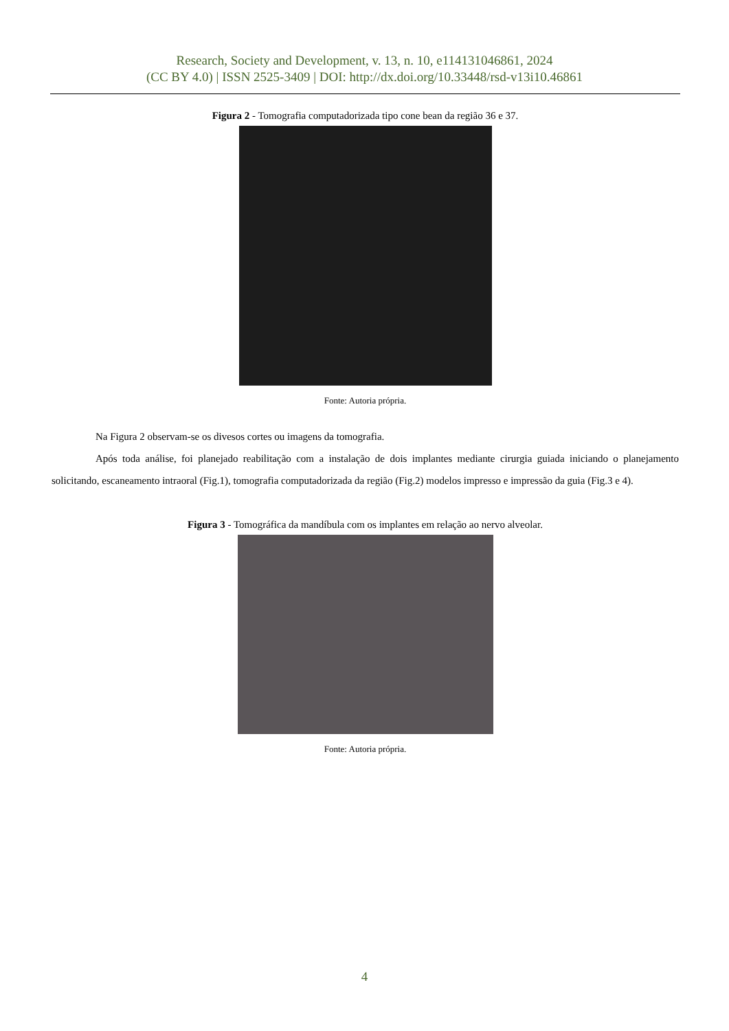Research, Society and Development, v. 13, n. 10, e114131046861, 2024
(CC BY 4.0) | ISSN 2525-3409 | DOI: http://dx.doi.org/10.33448/rsd-v13i10.46861
Figura 2 - Tomografia computadorizada tipo cone bean da região 36 e 37.
Fonte: Autoria própria.
Na Figura 2 observam-se os divesos cortes ou imagens da tomografia.
Após toda análise, foi planejado reabilitação com a instalação de dois implantes mediante cirurgia guiada iniciando o planejamento solicitando, escaneamento intraoral (Fig.1), tomografia computadorizada da região (Fig.2) modelos impresso e impressão da guia (Fig.3 e 4).
Figura 3 - Tomográfica da mandíbula com os implantes em relação ao nervo alveolar.
Fonte: Autoria própria.
4